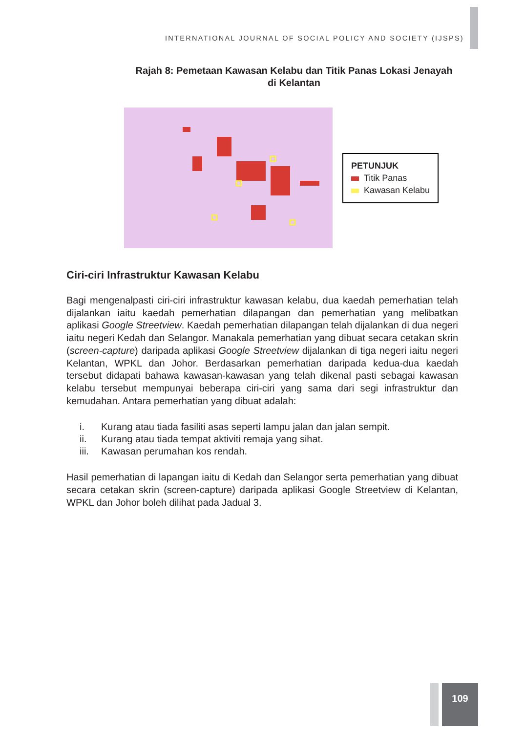INTERNATIONAL JOURNAL OF SOCIAL POLICY AND SOCIETY (IJSPS)
Rajah 8: Pemetaan Kawasan Kelabu dan Titik Panas Lokasi Jenayah di Kelantan
PETUNJUK
Titik Panas
Kawasan Kelabu
Ciri-ciri Infrastruktur Kawasan Kelabu
Bagi mengenalpasti ciri-ciri infrastruktur kawasan kelabu, dua kaedah pemerhatian telah dijalankan iaitu kaedah pemerhatian dilapangan dan pemerhatian yang melibatkan aplikasi Google Streetview. Kaedah pemerhatian dilapangan telah dijalankan di dua negeri iaitu negeri Kedah dan Selangor. Manakala pemerhatian yang dibuat secara cetakan skrin (screen-capture) daripada aplikasi Google Streetview dijalankan di tiga negeri iaitu negeri Kelantan, WPKL dan Johor. Berdasarkan pemerhatian daripada kedua-dua kaedah tersebut didapati bahawa kawasan-kawasan yang telah dikenal pasti sebagai kawasan kelabu tersebut mempunyai beberapa ciri-ciri yang sama dari segi infrastruktur dan kemudahan. Antara pemerhatian yang dibuat adalah:
i. Kurang atau tiada fasiliti asas seperti lampu jalan dan jalan sempit.
ii. Kurang atau tiada tempat aktiviti remaja yang sihat.
iii. Kawasan perumahan kos rendah.
Hasil pemerhatian di lapangan iaitu di Kedah dan Selangor serta pemerhatian yang dibuat secara cetakan skrin (screen-capture) daripada aplikasi Google Streetview di Kelantan, WPKL dan Johor boleh dilihat pada Jadual 3.
109